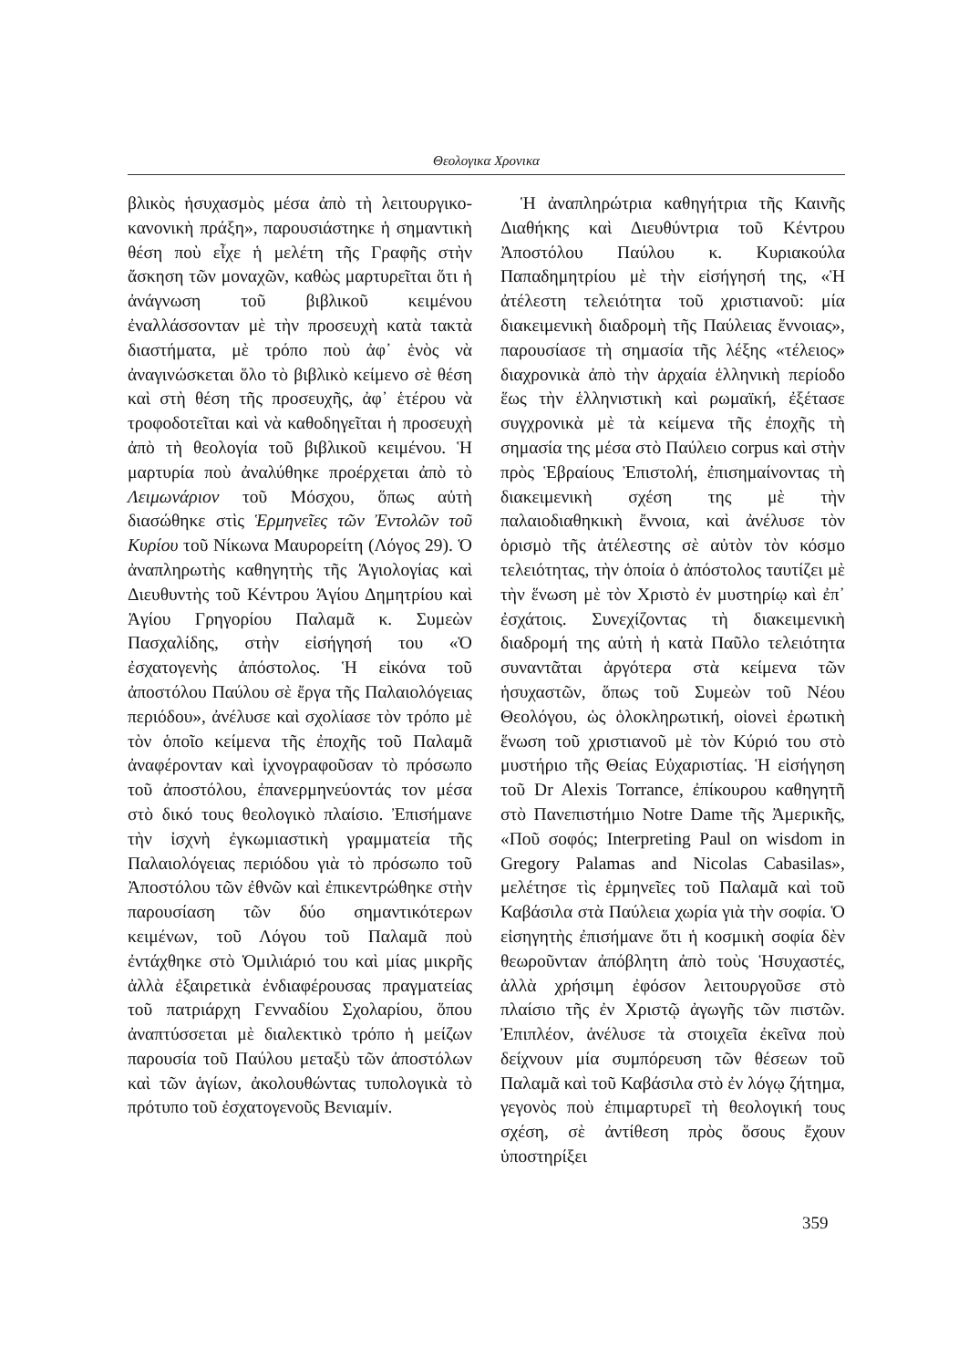Θεολογικα Χρονικα
βλικὸς ἡσυχασμὸς μέσα ἀπὸ τὴ λειτουργικο-κανονικὴ πράξη», παρουσιάστηκε ἡ σημαντικὴ θέση ποὺ εἶχε ἡ μελέτη τῆς Γραφῆς στὴν ἄσκηση τῶν μοναχῶν, καθὼς μαρτυρεῖται ὅτι ἡ ἀνάγνωση τοῦ βιβλικοῦ κειμένου ἐναλλάσσονταν μὲ τὴν προσευχὴ κατὰ τακτὰ διαστήματα, μὲ τρόπο ποὺ ἀφ᾽ ἑνὸς νὰ ἀναγινώσκεται ὅλο τὸ βιβλικὸ κείμενο σὲ θέση καὶ στὴ θέση τῆς προσευχῆς, ἀφ᾽ ἑτέρου νὰ τροφοδοτεῖται καὶ νὰ καθοδηγεῖται ἡ προσευχὴ ἀπὸ τὴ θεολογία τοῦ βιβλικοῦ κειμένου. Ἡ μαρτυρία ποὺ ἀναλύθηκε προέρχεται ἀπὸ τὸ Λειμωνάριον τοῦ Μόσχου, ὅπως αὐτὴ διασώθηκε στὶς Ἑρμηνεῖες τῶν Ἐντολῶν τοῦ Κυρίου τοῦ Νίκωνα Μαυρορείτη (Λόγος 29). Ὁ ἀναπληρωτὴς καθηγητὴς τῆς Ἁγιολογίας καὶ Διευθυντὴς τοῦ Κέντρου Ἁγίου Δημητρίου καὶ Ἁγίου Γρηγορίου Παλαμᾶ κ. Συμεὼν Πασχαλίδης, στὴν εἰσήγησή του «Ὁ ἐσχατογενὴς ἀπόστολος. Ἡ εἰκόνα τοῦ ἀποστόλου Παύλου σὲ ἔργα τῆς Παλαιολόγειας περιόδου», ἀνέλυσε καὶ σχολίασε τὸν τρόπο μὲ τὸν ὁποῖο κείμενα τῆς ἐποχῆς τοῦ Παλαμᾶ ἀναφέρονταν καὶ ἰχνογραφοῦσαν τὸ πρόσωπο τοῦ ἀποστόλου, ἐπανερμηνεύοντάς τον μέσα στὸ δικό τους θεολογικὸ πλαίσιο. Ἐπισήμανε τὴν ἰσχνὴ ἐγκωμιαστικὴ γραμματεία τῆς Παλαιολόγειας περιόδου γιὰ τὸ πρόσωπο τοῦ Ἀποστόλου τῶν ἐθνῶν καὶ ἐπικεντρώθηκε στὴν παρουσίαση τῶν δύο σημαντικότερων κειμένων, τοῦ Λόγου τοῦ Παλαμᾶ ποὺ ἐντάχθηκε στὸ Ὁμιλιάριό του καὶ μίας μικρῆς ἀλλὰ ἐξαιρετικὰ ἐνδιαφέρουσας πραγματείας τοῦ πατριάρχη Γενναδίου Σχολαρίου, ὅπου ἀναπτύσσεται μὲ διαλεκτικὸ τρόπο ἡ μείζων παρουσία τοῦ Παύλου μεταξὺ τῶν ἀποστόλων καὶ τῶν ἁγίων, ἀκολουθώντας τυπολογικὰ τὸ πρότυπο τοῦ ἐσχατογενοῦς Βενιαμίν.
Ἡ ἀναπληρώτρια καθηγήτρια τῆς Καινῆς Διαθήκης καὶ Διευθύντρια τοῦ Κέντρου Ἀποστόλου Παύλου κ. Κυριακούλα Παπαδημητρίου μὲ τὴν εἰσήγησή της, «Ἡ ἀτέλεστη τελειότητα τοῦ χριστιανοῦ: μία διακειμενικὴ διαδρομὴ τῆς Παύλειας ἔννοιας», παρουσίασε τὴ σημασία τῆς λέξης «τέλειος» διαχρονικὰ ἀπὸ τὴν ἀρχαία ἑλληνικὴ περίοδο ἕως τὴν ἑλληνιστικὴ καὶ ρωμαϊκή, ἐξέτασε συγχρονικὰ μὲ τὰ κείμενα τῆς ἐποχῆς τὴ σημασία της μέσα στὸ Παύλειο corpus καὶ στὴν πρὸς Ἑβραίους Ἐπιστολή, ἐπισημαίνοντας τὴ διακειμενικὴ σχέση της μὲ τὴν παλαιοδιαθηκικὴ ἔννοια, καὶ ἀνέλυσε τὸν ὁρισμὸ τῆς ἀτέλεστης σὲ αὐτὸν τὸν κόσμο τελειότητας, τὴν ὁποία ὁ ἀπόστολος ταυτίζει μὲ τὴν ἕνωση μὲ τὸν Χριστὸ ἐν μυστηρίῳ καὶ ἐπ᾽ ἐσχάτοις. Συνεχίζοντας τὴ διακειμενικὴ διαδρομή της αὐτὴ ἡ κατὰ Παῦλο τελειότητα συναντᾶται ἀργότερα στὰ κείμενα τῶν ἡσυχαστῶν, ὅπως τοῦ Συμεὼν τοῦ Νέου Θεολόγου, ὡς ὁλοκληρωτική, οἱονεὶ ἐρωτικὴ ἕνωση τοῦ χριστιανοῦ μὲ τὸν Κύριό του στὸ μυστήριο τῆς Θείας Εὐχαριστίας. Ἡ εἰσήγηση τοῦ Dr Alexis Torrance, ἐπίκουρου καθηγητῆ στὸ Πανεπιστήμιο Notre Dame τῆς Ἀμερικῆς, «Ποῦ σοφός; Interpreting Paul on wisdom in Gregory Palamas and Nicolas Cabasilas», μελέτησε τὶς ἑρμηνεῖες τοῦ Παλαμᾶ καὶ τοῦ Καβάσιλα στὰ Παύλεια χωρία γιὰ τὴν σοφία. Ὁ εἰσηγητὴς ἐπισήμανε ὅτι ἡ κοσμικὴ σοφία δὲν θεωροῦνταν ἀπόβλητη ἀπὸ τοὺς Ἡσυχαστές, ἀλλὰ χρήσιμη ἐφόσον λειτουργοῦσε στὸ πλαίσιο τῆς ἐν Χριστῷ ἀγωγῆς τῶν πιστῶν. Ἐπιπλέον, ἀνέλυσε τὰ στοιχεῖα ἐκεῖνα ποὺ δείχνουν μία συμπόρευση τῶν θέσεων τοῦ Παλαμᾶ καὶ τοῦ Καβάσιλα στὸ ἐν λόγῳ ζήτημα, γεγονὸς ποὺ ἐπιμαρτυρεῖ τὴ θεολογική τους σχέση, σὲ ἀντίθεση πρὸς ὅσους ἔχουν ὑποστηρίξει
359